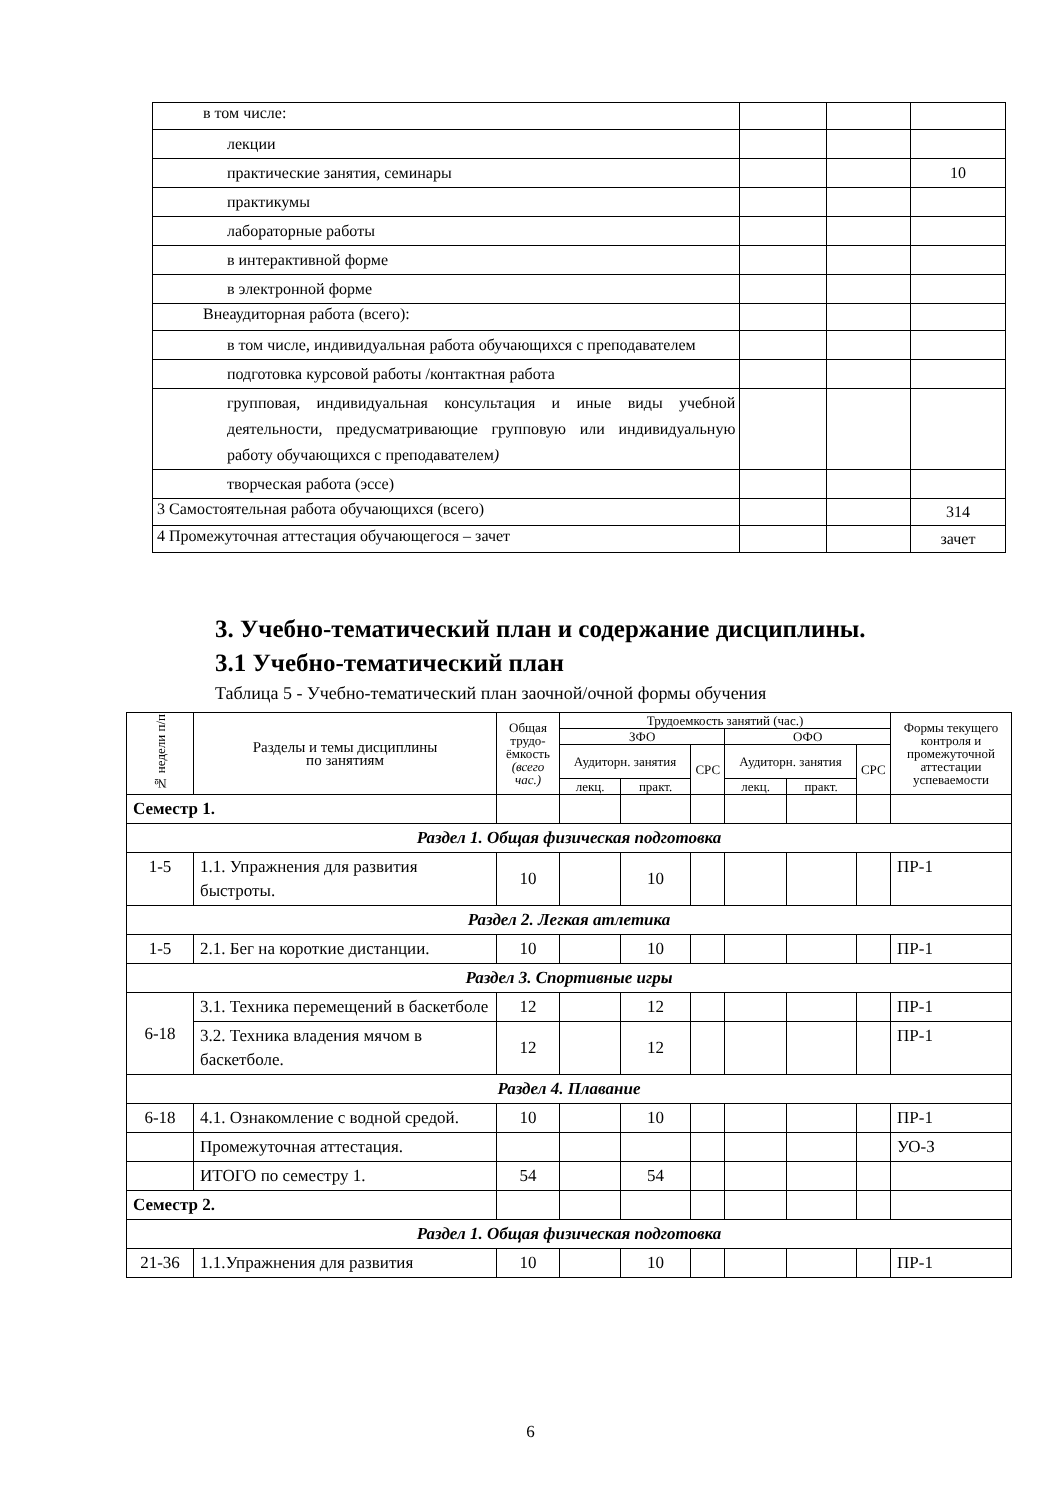| в том числе: | | | |
| лекции | | | |
| практические занятия, семинары | | | 10 |
| практикумы | | | |
| лабораторные работы | | | |
| в интерактивной форме | | | |
| в электронной форме | | | |
| Внеаудиторная работа (всего): | | | |
| в том числе, индивидуальная работа обучающихся с преподавателем | | | |
| подготовка курсовой работы /контактная работа | | | |
| групповая, индивидуальная консультация и иные виды учебной деятельности, предусматривающие групповую или индивидуальную работу обучающихся с преподавателем ) | | | |
| творческая работа (эссе) | | | |
| 3 Самостоятельная работа обучающихся (всего) | | | 314 |
| 4 Промежуточная аттестация обучающегося – зачет | | | зачет |
3. Учебно-тематический план и содержание дисциплины.
3.1 Учебно-тематический план
Таблица 5 - Учебно-тематический план заочной/очной формы обучения
| № недели п/п | Разделы и темы дисциплины по занятиям | Общая трудо-ёмкость (всего час.) | Трудоемкость занятий (час.) | | | | | | Формы текущего контроля и промежуточной аттестации успеваемости |
| | | | ЗФО | | | ОФО | | | |
| | | | Аудиторн. занятия | | СРС | Аудиторн. занятия | | СРС | |
| | | | лекц. | практ. | | лекц. | практ. | | |
| Семестр 1. | | | | | | | | | |
| Раздел 1. Общая физическая подготовка | | | | | | | | | |
| 1-5 | 1.1. Упражнения для развития быстроты. | 10 | | 10 | | | | | ПР-1 |
| Раздел 2. Легкая атлетика | | | | | | | | | |
| 1-5 | 2.1. Бег на короткие дистанции. | 10 | | 10 | | | | | ПР-1 |
| Раздел 3. Спортивные игры | | | | | | | | | |
| 6-18 | 3.1. Техника перемещений в баскетболе | 12 | | 12 | | | | | ПР-1 |
| | 3.2. Техника владения мячом в баскетболе. | 12 | | 12 | | | | | ПР-1 |
| Раздел 4. Плавание | | | | | | | | | |
| 6-18 | 4.1. Ознакомление с водной средой. | 10 | | 10 | | | | | ПР-1 |
| | Промежуточная аттестация. | | | | | | | | УО-З |
| | ИТОГО по семестру 1. | 54 | | 54 | | | | | |
| Семестр 2. | | | | | | | | | |
| Раздел 1. Общая физическая подготовка | | | | | | | | | |
| 21-36 | 1.1.Упражнения для развития | 10 | | 10 | | | | | ПР-1 |
6